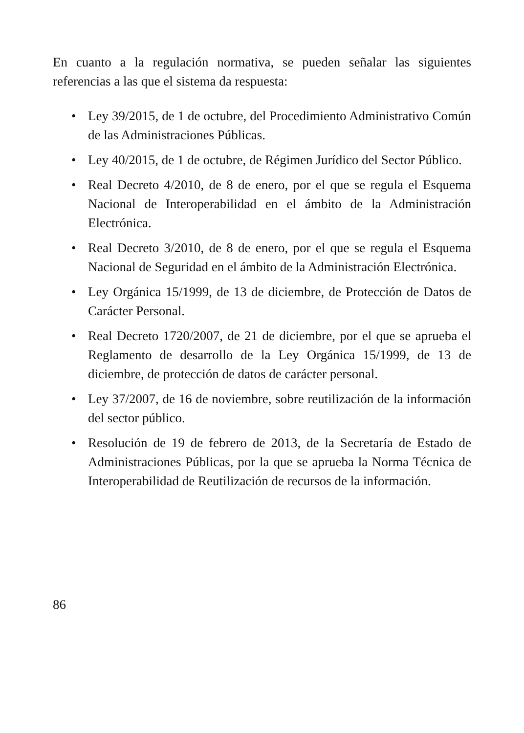En cuanto a la regulación normativa, se pueden señalar las siguientes referencias a las que el sistema da respuesta:
• Ley 39/2015, de 1 de octubre, del Procedimiento Administrativo Común de las Administraciones Públicas.
• Ley 40/2015, de 1 de octubre, de Régimen Jurídico del Sector Público.
• Real Decreto 4/2010, de 8 de enero, por el que se regula el Esquema Nacional de Interoperabilidad en el ámbito de la Administración Electrónica.
• Real Decreto 3/2010, de 8 de enero, por el que se regula el Esquema Nacional de Seguridad en el ámbito de la Administración Electrónica.
• Ley Orgánica 15/1999, de 13 de diciembre, de Protección de Datos de Carácter Personal.
• Real Decreto 1720/2007, de 21 de diciembre, por el que se aprueba el Reglamento de desarrollo de la Ley Orgánica 15/1999, de 13 de diciembre, de protección de datos de carácter personal.
• Ley 37/2007, de 16 de noviembre, sobre reutilización de la información del sector público.
• Resolución de 19 de febrero de 2013, de la Secretaría de Estado de Administraciones Públicas, por la que se aprueba la Norma Técnica de Interoperabilidad de Reutilización de recursos de la información.
86